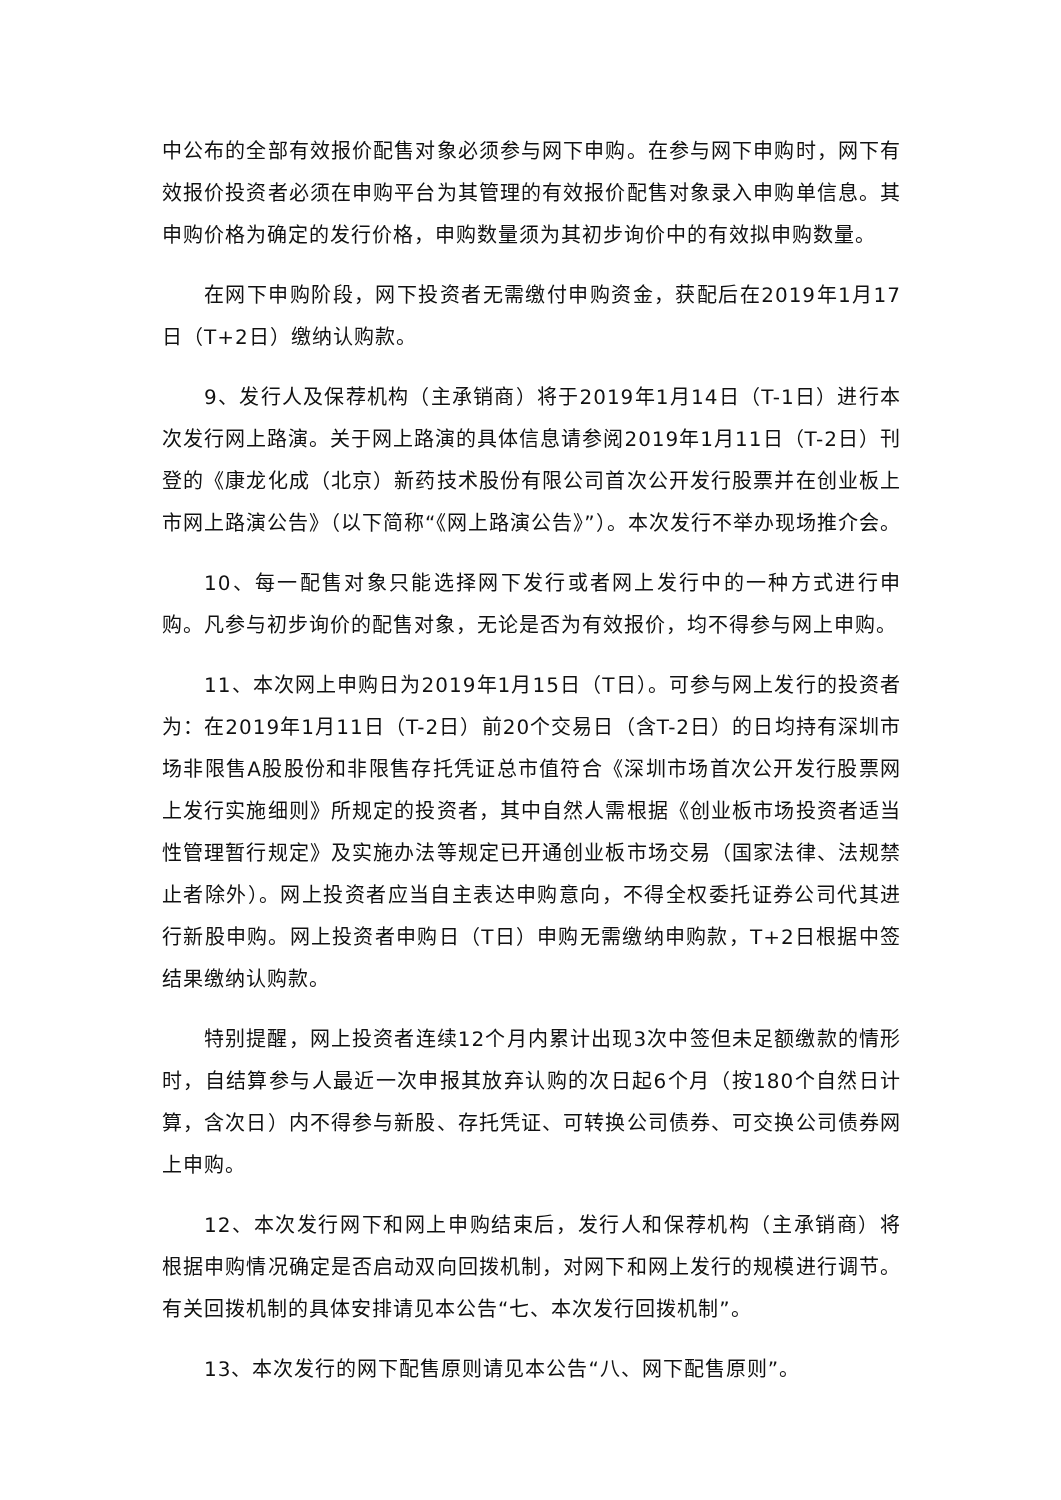中公布的全部有效报价配售对象必须参与网下申购。在参与网下申购时，网下有效报价投资者必须在申购平台为其管理的有效报价配售对象录入申购单信息。其申购价格为确定的发行价格，申购数量须为其初步询价中的有效拟申购数量。
在网下申购阶段，网下投资者无需缴付申购资金，获配后在2019年1月17日（T+2日）缴纳认购款。
9、发行人及保荐机构（主承销商）将于2019年1月14日（T-1日）进行本次发行网上路演。关于网上路演的具体信息请参阅2019年1月11日（T-2日）刊登的《康龙化成（北京）新药技术股份有限公司首次公开发行股票并在创业板上市网上路演公告》（以下简称“《网上路演公告》”）。本次发行不举办现场推介会。
10、每一配售对象只能选择网下发行或者网上发行中的一种方式进行申购。凡参与初步询价的配售对象，无论是否为有效报价，均不得参与网上申购。
11、本次网上申购日为2019年1月15日（T日）。可参与网上发行的投资者为：在2019年1月11日（T-2日）前20个交易日（含T-2日）的日均持有深圳市场非限售A股股份和非限售存托凭证总市值符合《深圳市场首次公开发行股票网上发行实施细则》所规定的投资者，其中自然人需根据《创业板市场投资者适当性管理暂行规定》及实施办法等规定已开通创业板市场交易（国家法律、法规禁止者除外）。网上投资者应当自主表达申购意向，不得全权委托证券公司代其进行新股申购。网上投资者申购日（T日）申购无需缴纳申购款，T+2日根据中签结果缴纳认购款。
特别提醒，网上投资者连续12个月内累计出现3次中签但未足额缴款的情形时，自结算参与人最近一次申报其放弃认购的次日起6个月（按180个自然日计算，含次日）内不得参与新股、存托凭证、可转换公司债券、可交换公司债券网上申购。
12、本次发行网下和网上申购结束后，发行人和保荐机构（主承销商）将根据申购情况确定是否启动双向回拨机制，对网下和网上发行的规模进行调节。有关回拨机制的具体安排请见本公告“七、本次发行回拨机制”。
13、本次发行的网下配售原则请见本公告“八、网下配售原则”。